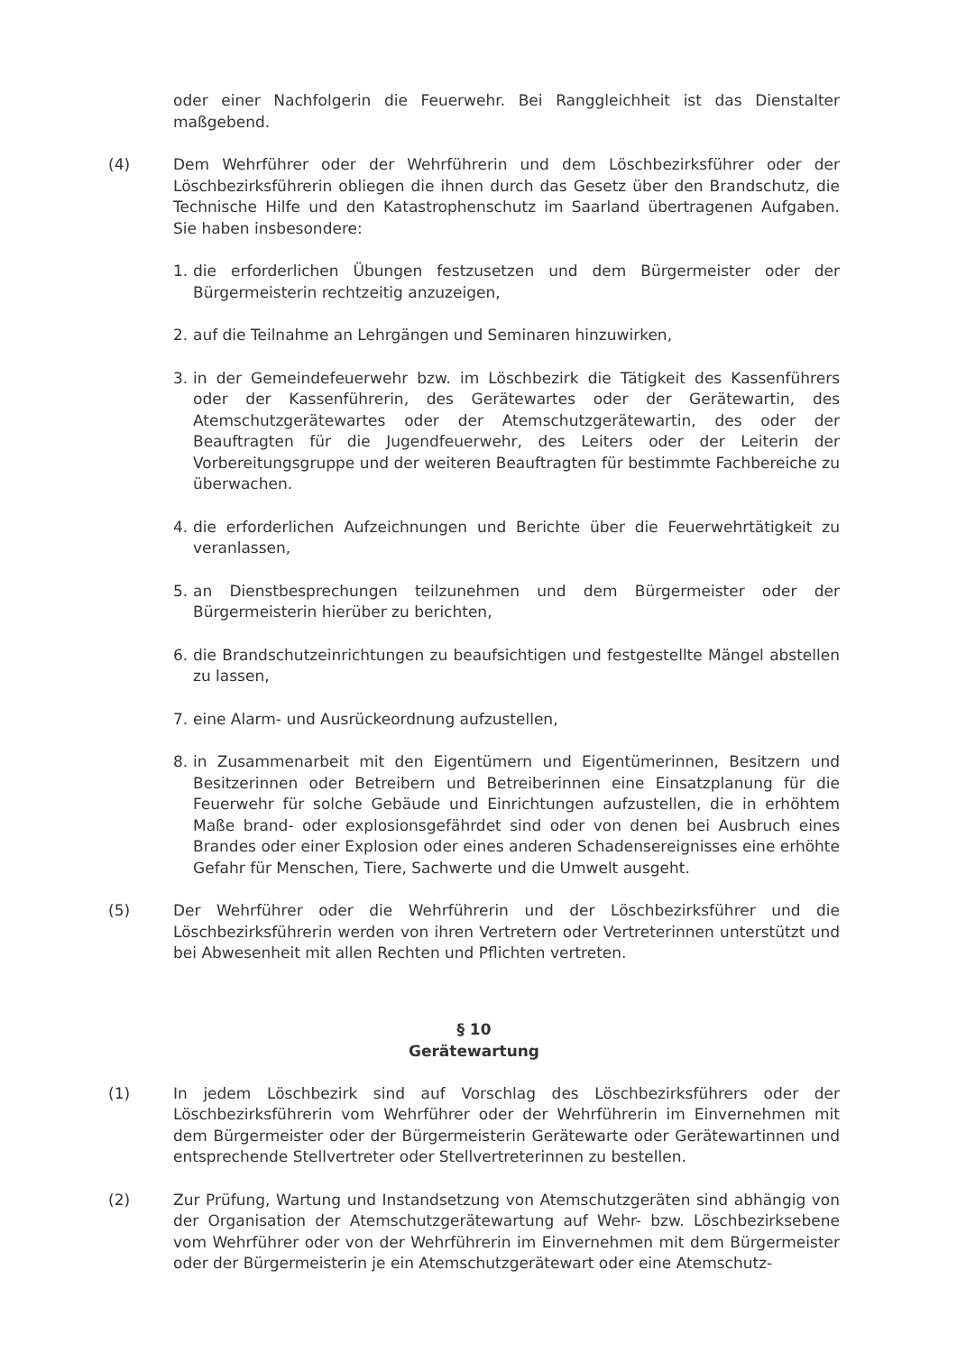oder einer Nachfolgerin die Feuerwehr. Bei Ranggleichheit ist das Dienstalter maßgebend.
(4) Dem Wehrführer oder der Wehrführerin und dem Löschbezirksführer oder der Löschbezirksführerin obliegen die ihnen durch das Gesetz über den Brandschutz, die Technische Hilfe und den Katastrophenschutz im Saarland übertragenen Aufgaben. Sie haben insbesondere:
1. die erforderlichen Übungen festzusetzen und dem Bürgermeister oder der Bürgermeisterin rechtzeitig anzuzeigen,
2. auf die Teilnahme an Lehrgängen und Seminaren hinzuwirken,
3. in der Gemeindefeuerwehr bzw. im Löschbezirk die Tätigkeit des Kassenführers oder der Kassenführerin, des Gerätewartes oder der Gerätewartin, des Atemschutzgerätewartes oder der Atemschutzgerätewartin, des oder der Beauftragten für die Jugendfeuerwehr, des Leiters oder der Leiterin der Vorbereitungsgruppe und der weiteren Beauftragten für bestimmte Fachbereiche zu überwachen.
4. die erforderlichen Aufzeichnungen und Berichte über die Feuerwehrtätigkeit zu veranlassen,
5. an Dienstbesprechungen teilzunehmen und dem Bürgermeister oder der Bürgermeisterin hierüber zu berichten,
6. die Brandschutzeinrichtungen zu beaufsichtigen und festgestellte Mängel abstellen zu lassen,
7. eine Alarm- und Ausrückeordnung aufzustellen,
8. in Zusammenarbeit mit den Eigentümern und Eigentümerinnen, Besitzern und Besitzerinnen oder Betreibern und Betreiberinnen eine Einsatzplanung für die Feuerwehr für solche Gebäude und Einrichtungen aufzustellen, die in erhöhtem Maße brand- oder explosionsgefährdet sind oder von denen bei Ausbruch eines Brandes oder einer Explosion oder eines anderen Schadensereignisses eine erhöhte Gefahr für Menschen, Tiere, Sachwerte und die Umwelt ausgeht.
(5) Der Wehrführer oder die Wehrführerin und der Löschbezirksführer und die Löschbezirksführerin werden von ihren Vertretern oder Vertreterinnen unterstützt und bei Abwesenheit mit allen Rechten und Pflichten vertreten.
§ 10
Gerätewartung
(1) In jedem Löschbezirk sind auf Vorschlag des Löschbezirksführers oder der Löschbezirksführerin vom Wehrführer oder der Wehrführerin im Einvernehmen mit dem Bürgermeister oder der Bürgermeisterin Gerätewarte oder Gerätewartinnen und entsprechende Stellvertreter oder Stellvertreterinnen zu bestellen.
(2) Zur Prüfung, Wartung und Instandsetzung von Atemschutzgeräten sind abhängig von der Organisation der Atemschutzgerätewartung auf Wehr- bzw. Löschbezirksebene vom Wehrführer oder von der Wehrführerin im Einvernehmen mit dem Bürgermeister oder der Bürgermeisterin je ein Atemschutzgerätewart oder eine Atemschutz-